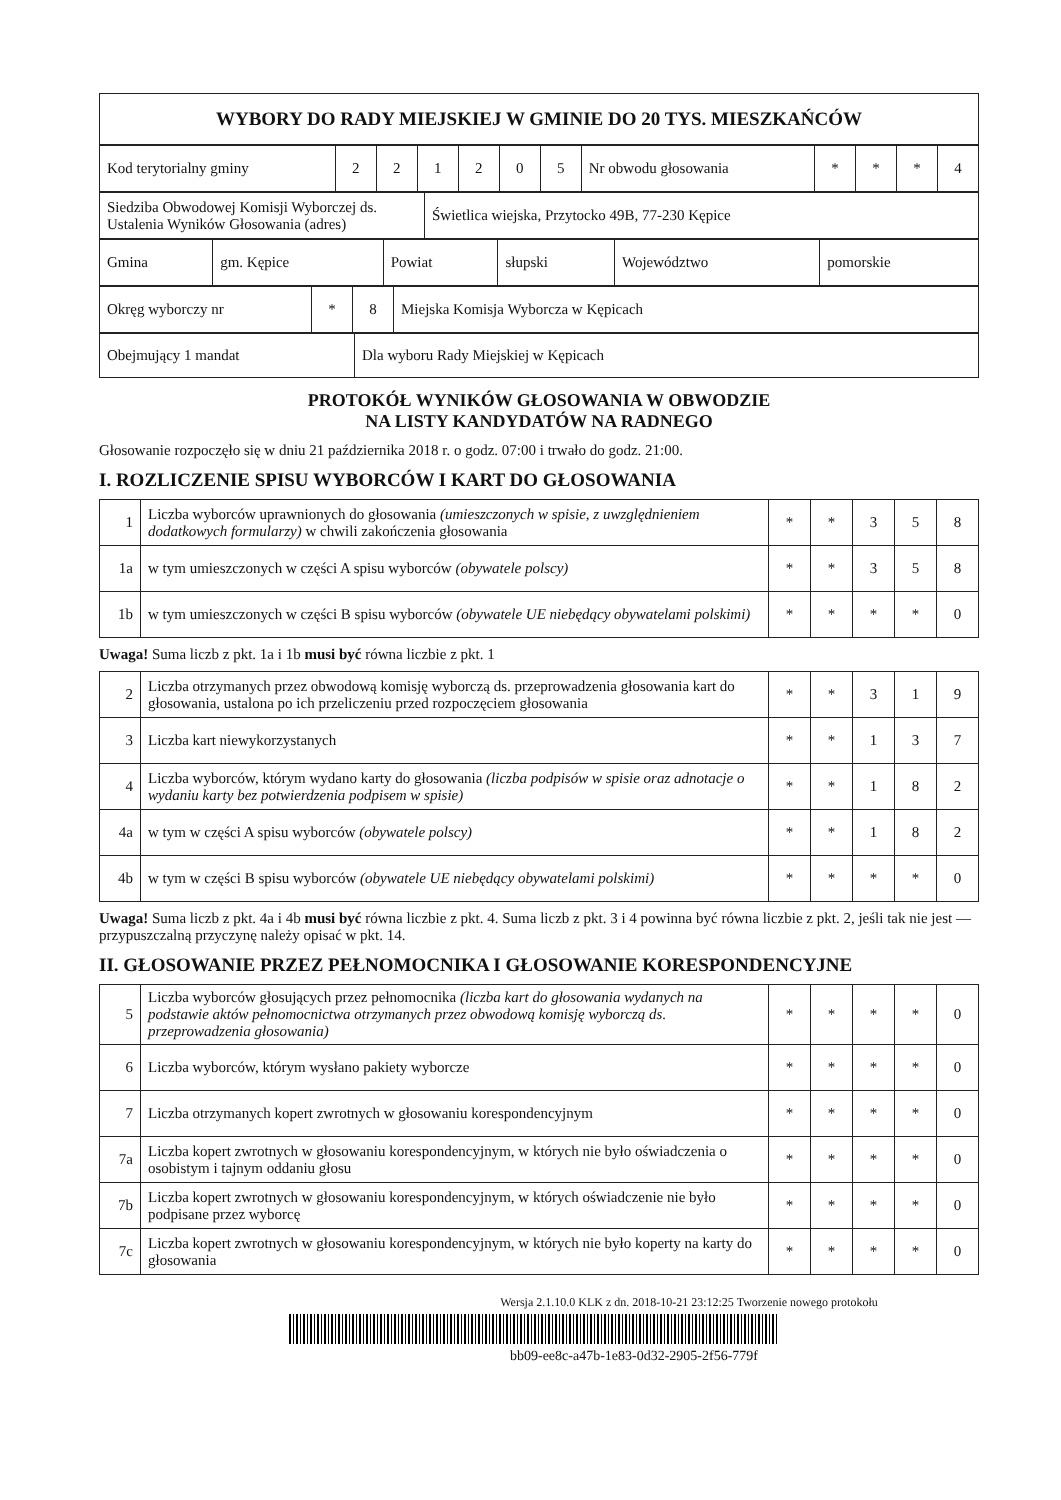| WYBORY DO RADY MIEJSKIEJ W GMINIE DO 20 TYS. MIESZKAŃCÓW |
| Kod terytorialny gminy | 2 | 2 | 1 | 2 | 0 | 5 | Nr obwodu głosowania | * | * | * | 4 |
| Siedziba Obwodowej Komisji Wyborczej ds. Ustalenia Wyników Głosowania (adres) | Świetlica wiejska, Przytocko 49B, 77-230 Kępice |
| Gmina | gm. Kępice | Powiat | słupski | Województwo | pomorskie |
| Okręg wyborczy nr | * | 8 | Miejska Komisja Wyborcza w Kępicach |
| Obejmujący 1 mandat | Dla wyboru Rady Miejskiej w Kępicach |
PROTOKÓŁ WYNIKÓW GŁOSOWANIA W OBWODZIE
NA LISTY KANDYDATÓW NA RADNEGO
Głosowanie rozpoczęło się w dniu 21 października 2018 r. o godz. 07:00 i trwało do godz. 21:00.
I. ROZLICZENIE SPISU WYBORCÓW I KART DO GŁOSOWANIA
| 1 | Liczba wyborców uprawnionych do głosowania (umieszczonych w spisie, z uwzględnieniem dodatkowych formularzy) w chwili zakończenia głosowania | * | * | 3 | 5 | 8 |
| 1a | w tym umieszczonych w części A spisu wyborców (obywatele polscy) | * | * | 3 | 5 | 8 |
| 1b | w tym umieszczonych w części B spisu wyborców (obywatele UE niebędący obywatelami polskimi) | * | * | * | * | 0 |
Uwaga! Suma liczb z pkt. 1a i 1b musi być równa liczbie z pkt. 1
| 2 | Liczba otrzymanych przez obwodową komisję wyborczą ds. przeprowadzenia głosowania kart do głosowania, ustalona po ich przeliczeniu przed rozpoczęciem głosowania | * | * | 3 | 1 | 9 |
| 3 | Liczba kart niewykorzystanych | * | * | 1 | 3 | 7 |
| 4 | Liczba wyborców, którym wydano karty do głosowania (liczba podpisów w spisie oraz adnotacje o wydaniu karty bez potwierdzenia podpisem w spisie) | * | * | 1 | 8 | 2 |
| 4a | w tym w części A spisu wyborców (obywatele polscy) | * | * | 1 | 8 | 2 |
| 4b | w tym w części B spisu wyborców (obywatele UE niebędący obywatelami polskimi) | * | * | * | * | 0 |
Uwaga! Suma liczb z pkt. 4a i 4b musi być równa liczbie z pkt. 4. Suma liczb z pkt. 3 i 4 powinna być równa liczbie z pkt. 2, jeśli tak nie jest — przypuszczalną przyczynę należy opisać w pkt. 14.
II. GŁOSOWANIE PRZEZ PEŁNOMOCNIKA I GŁOSOWANIE KORESPONDENCYJNE
| 5 | Liczba wyborców głosujących przez pełnomocnika (liczba kart do głosowania wydanych na podstawie aktów pełnomocnictwa otrzymanych przez obwodową komisję wyborczą ds. przeprowadzenia głosowania) | * | * | * | * | 0 |
| 6 | Liczba wyborców, którym wysłano pakiety wyborcze | * | * | * | * | 0 |
| 7 | Liczba otrzymanych kopert zwrotnych w głosowaniu korespondencyjnym | * | * | * | * | 0 |
| 7a | Liczba kopert zwrotnych w głosowaniu korespondencyjnym, w których nie było oświadczenia o osobistym i tajnym oddaniu głosu | * | * | * | * | 0 |
| 7b | Liczba kopert zwrotnych w głosowaniu korespondencyjnym, w których oświadczenie nie było podpisane przez wyborcę | * | * | * | * | 0 |
| 7c | Liczba kopert zwrotnych w głosowaniu korespondencyjnym, w których nie było koperty na karty do głosowania | * | * | * | * | 0 |
Wersja 2.1.10.0 KLK z dn. 2018-10-21 23:12:25 Tworzenie nowego protokołu
bb09-ee8c-a47b-1e83-0d32-2905-2f56-779f